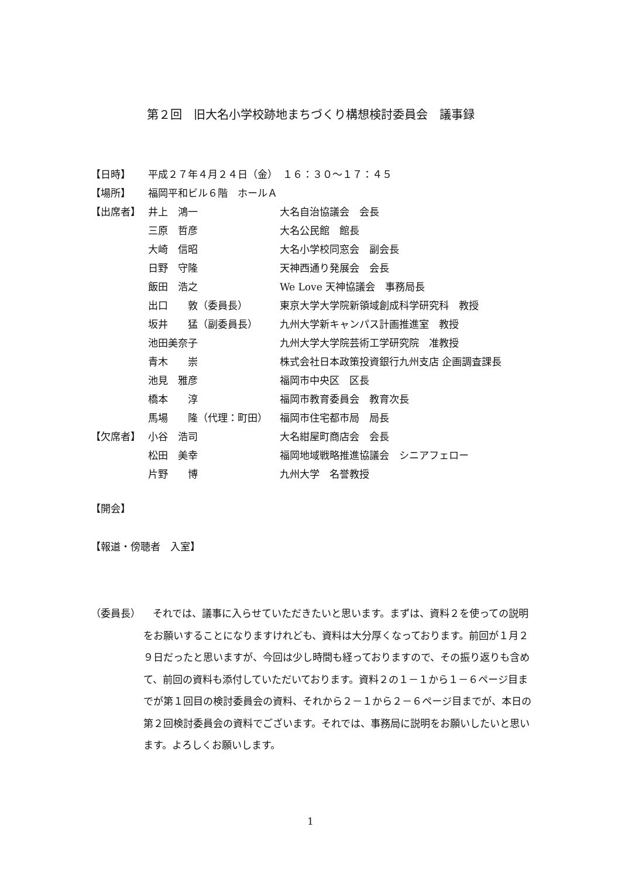第２回　旧大名小学校跡地まちづくり構想検討委員会　議事録
| 【日時】 | 平成２７年４月２４日（金） １６：３０〜１７：４５ | |
| 【場所】 | 福岡平和ビル６階 ホールＡ | |
| 【出席者】 | 井上 鴻一 | 大名自治協議会 会長 |
| | 三原 哲彦 | 大名公民館 館長 |
| | 大崎 信昭 | 大名小学校同窓会 副会長 |
| | 日野 守隆 | 天神西通り発展会 会長 |
| | 飯田 浩之 | We Love 天神協議会 事務局長 |
| | 出口 敦（委員長） | 東京大学大学院新領域創成科学研究科 教授 |
| | 坂井 猛（副委員長） | 九州大学新キャンパス計画推進室 教授 |
| | 池田美奈子 | 九州大学大学院芸術工学研究院 准教授 |
| | 青木 崇 | 株式会社日本政策投資銀行九州支店 企画調査課長 |
| | 池見 雅彦 | 福岡市中央区 区長 |
| | 橋本 淳 | 福岡市教育委員会 教育次長 |
| | 馬場 隆（代理：町田） | 福岡市住宅都市局 局長 |
| 【欠席者】 | 小谷 浩司 | 大名紺屋町商店会 会長 |
| | 松田 美幸 | 福岡地域戦略推進協議会 シニアフェロー |
| | 片野 博 | 九州大学 名誉教授 |
【開会】
【報道・傍聴者　入室】
（委員長）
それでは、議事に入らせていただきたいと思います。まずは、資料２を使っての説明をお願いすることになりますけれども、資料は大分厚くなっております。前回が１月２９日だったと思いますが、今回は少し時間も経っておりますので、その振り返りも含めて、前回の資料も添付していただいております。資料２の１－１から１－６ページ目までが第１回目の検討委員会の資料、それから２－１から２－６ページ目までが、本日の第２回検討委員会の資料でございます。それでは、事務局に説明をお願いしたいと思います。よろしくお願いします。
1